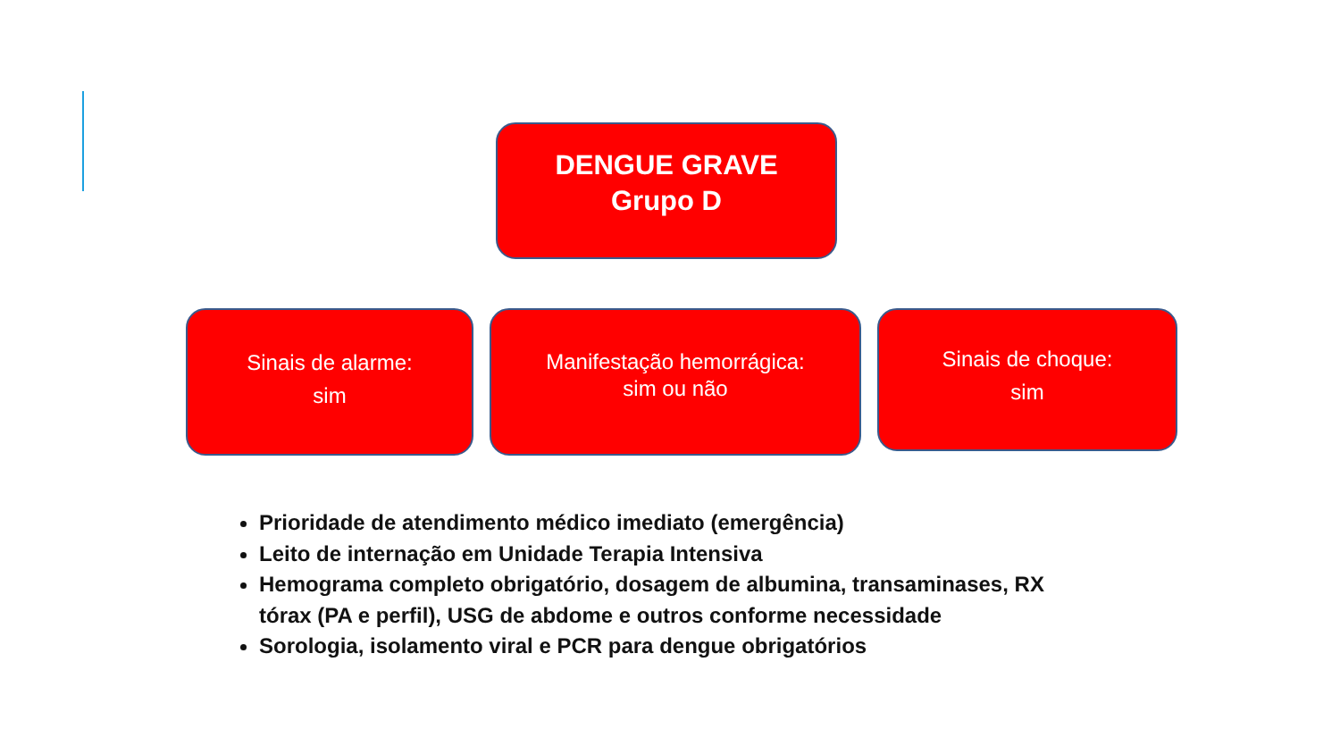DENGUE GRAVE
Grupo D
Sinais de alarme:
sim
Manifestação hemorrágica:
sim ou não
Sinais de choque:
sim
Prioridade de atendimento médico imediato (emergência)
Leito de internação em Unidade Terapia Intensiva
Hemograma completo obrigatório, dosagem de albumina, transaminases, RX tórax (PA e perfil), USG de abdome e outros conforme necessidade
Sorologia, isolamento viral e PCR para dengue obrigatórios